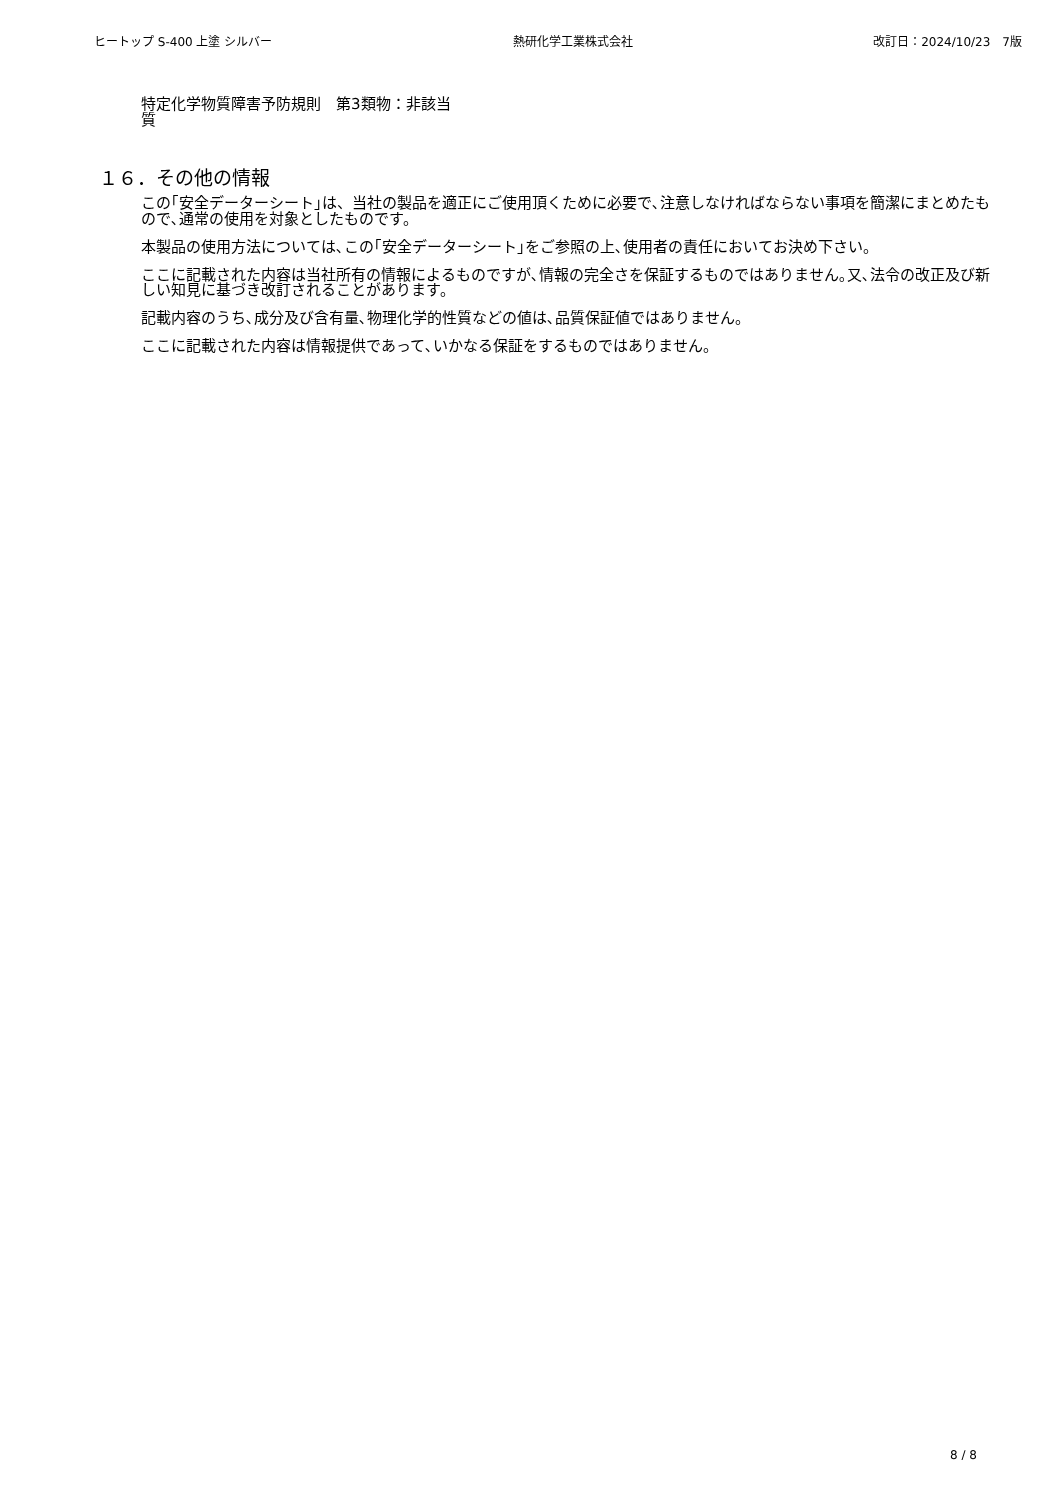ヒートップ S-400 上塗 シルバー 熱研化学工業株式会社 改訂日：2024/10/23　7版
特定化学物質障害予防規則　第3類物質
：非該当
１６．その他の情報
この｢安全データーシート｣は、当社の製品を適正にご使用頂くために必要で､注意しなければならない事項を簡潔にまとめたもので､通常の使用を対象としたものです。
本製品の使用方法については､この｢安全データーシート｣をご参照の上､使用者の責任においてお決め下さい。
ここに記載された内容は当社所有の情報によるものですが､情報の完全さを保証するものではありません｡又､法令の改正及び新しい知見に基づき改訂されることがあります。
記載内容のうち､成分及び含有量､物理化学的性質などの値は､品質保証値ではありません。
ここに記載された内容は情報提供であって､いかなる保証をするものではありません。
8 / 8